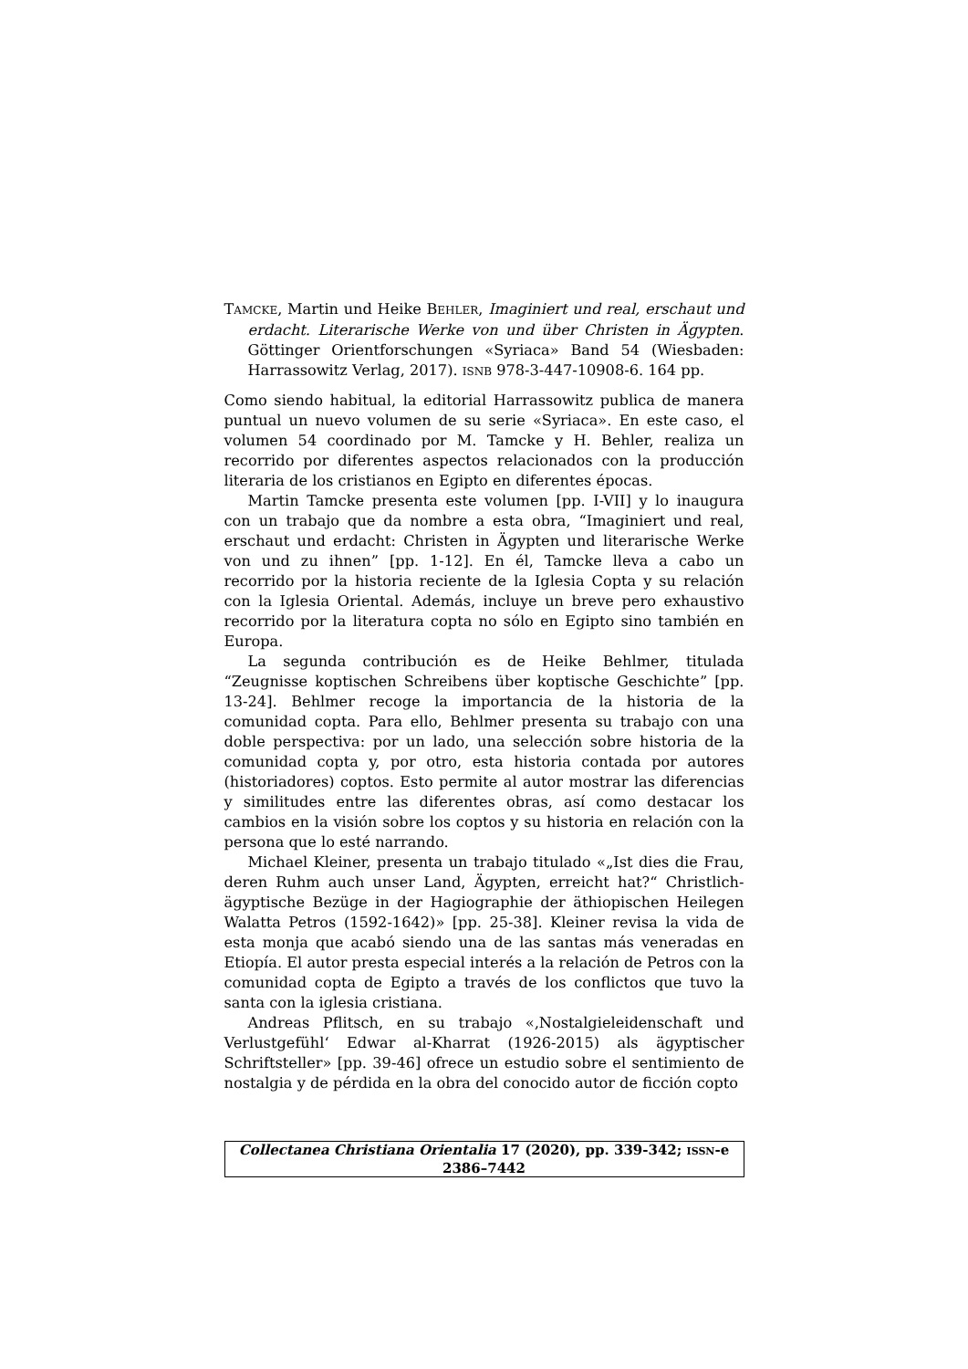TAMCKE, Martin und Heike BEHLER, Imaginiert und real, erschaut und erdacht. Literarische Werke von und über Christen in Ägypten. Göttinger Orientforschungen «Syriaca» Band 54 (Wiesbaden: Harrassowitz Verlag, 2017). ISNB 978-3-447-10908-6. 164 pp.
Como siendo habitual, la editorial Harrassowitz publica de manera puntual un nuevo volumen de su serie «Syriaca». En este caso, el volumen 54 coordinado por M. Tamcke y H. Behler, realiza un recorrido por diferentes aspectos relacionados con la producción literaria de los cristianos en Egipto en diferentes épocas.
Martin Tamcke presenta este volumen [pp. I-VII] y lo inaugura con un trabajo que da nombre a esta obra, “Imaginiert und real, erschaut und erdacht: Christen in Ägypten und literarische Werke von und zu ihnen” [pp. 1-12]. En él, Tamcke lleva a cabo un recorrido por la historia reciente de la Iglesia Copta y su relación con la Iglesia Oriental. Además, incluye un breve pero exhaustivo recorrido por la literatura copta no sólo en Egipto sino también en Europa.
La segunda contribución es de Heike Behlmer, titulada “Zeugnisse koptischen Schreibens über koptische Geschichte” [pp. 13-24]. Behlmer recoge la importancia de la historia de la comunidad copta. Para ello, Behlmer presenta su trabajo con una doble perspectiva: por un lado, una selección sobre historia de la comunidad copta y, por otro, esta historia contada por autores (historiadores) coptos. Esto permite al autor mostrar las diferencias y similitudes entre las diferentes obras, así como destacar los cambios en la visión sobre los coptos y su historia en relación con la persona que lo esté narrando.
Michael Kleiner, presenta un trabajo titulado «„Ist dies die Frau, deren Ruhm auch unser Land, Ägypten, erreicht hat?“ Christlich-ägyptische Bezüge in der Hagiographie der äthiopischen Heilegen Walatta Petros (1592-1642)» [pp. 25-38]. Kleiner revisa la vida de esta monja que acabó siendo una de las santas más veneradas en Etiopía. El autor presta especial interés a la relación de Petros con la comunidad copta de Egipto a través de los conflictos que tuvo la santa con la iglesia cristiana.
Andreas Pflitsch, en su trabajo «‚Nostalgieleidenschaft und Verlustgefühl‘ Edwar al-Kharrat (1926-2015) als ägyptischer Schriftsteller» [pp. 39-46] ofrece un estudio sobre el sentimiento de nostalgia y de pérdida en la obra del conocido autor de ficción copto
Collectanea Christiana Orientalia 17 (2020), pp. 339-342; ISSN-e 2386–7442